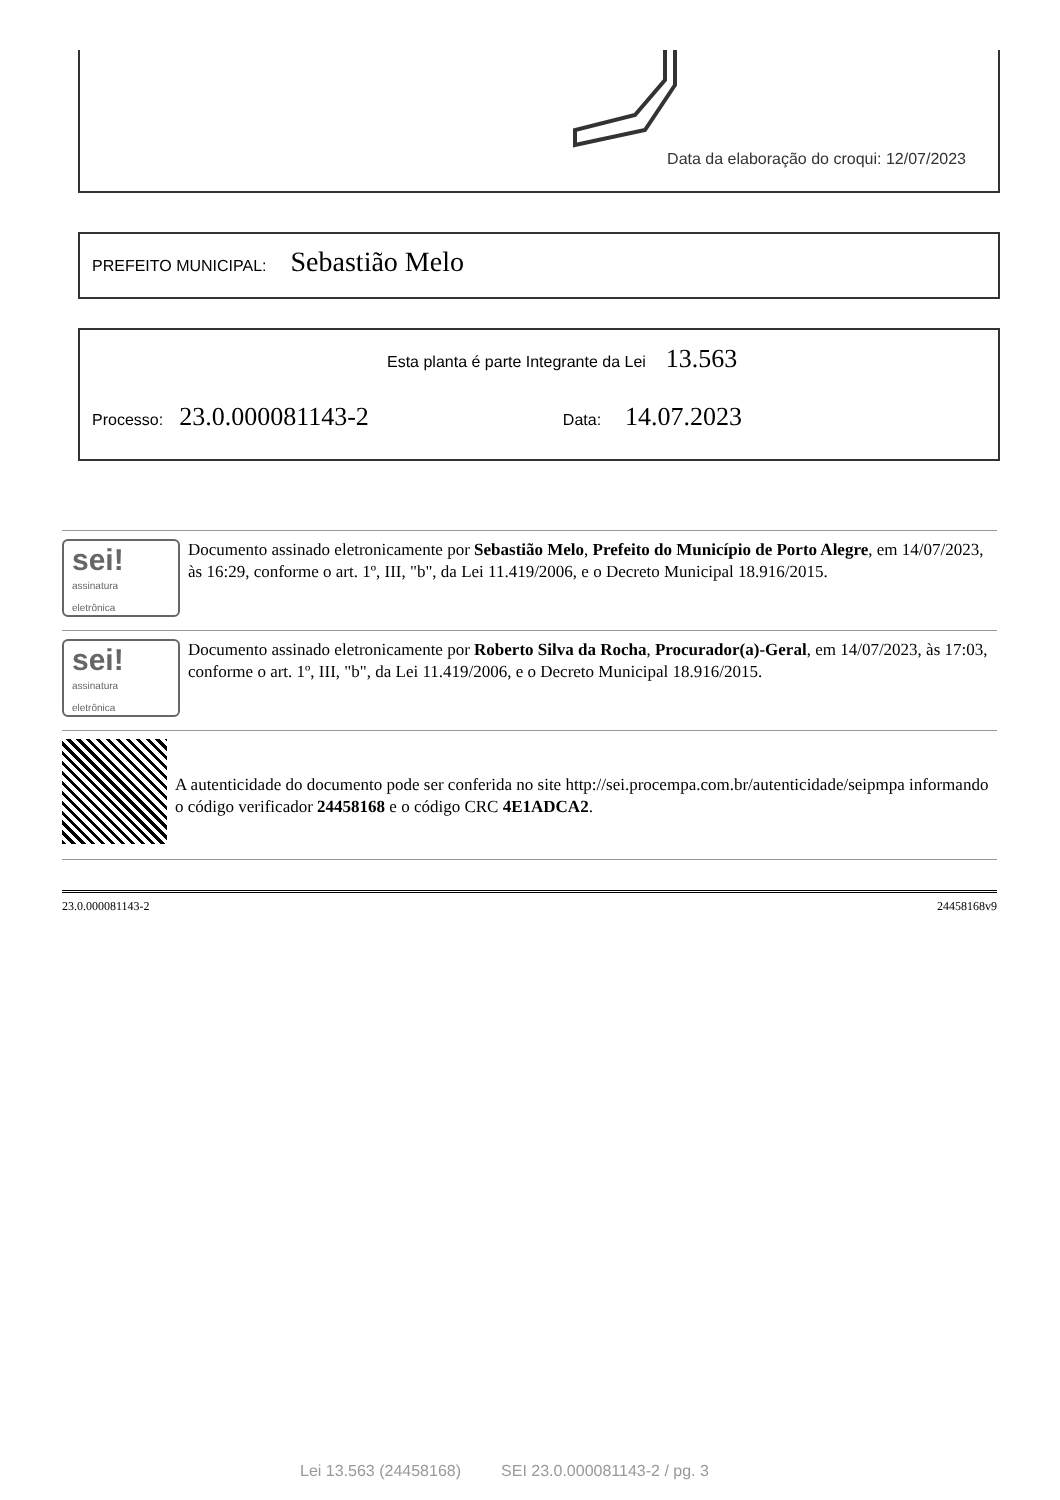Data da elaboração do croqui: 12/07/2023
PREFEITO MUNICIPAL: Sebastião Melo
Esta planta é parte Integrante da Lei 13.563
Processo: 23.0.000081143-2 Data: 14.07.2023
sei!
assinatura
eletrônica
Documento assinado eletronicamente por Sebastião Melo, Prefeito do Município de Porto Alegre, em 14/07/2023, às 16:29, conforme o art. 1º, III, "b", da Lei 11.419/2006, e o Decreto Municipal 18.916/2015.
sei!
assinatura
eletrônica
Documento assinado eletronicamente por Roberto Silva da Rocha, Procurador(a)-Geral, em 14/07/2023, às 17:03, conforme o art. 1º, III, "b", da Lei 11.419/2006, e o Decreto Municipal 18.916/2015.
A autenticidade do documento pode ser conferida no site http://sei.procempa.com.br/autenticidade/seipmpa informando o código verificador 24458168 e o código CRC 4E1ADCA2.
23.0.000081143-2 24458168v9
Lei 13.563 (24458168) SEI 23.0.000081143-2 / pg. 3